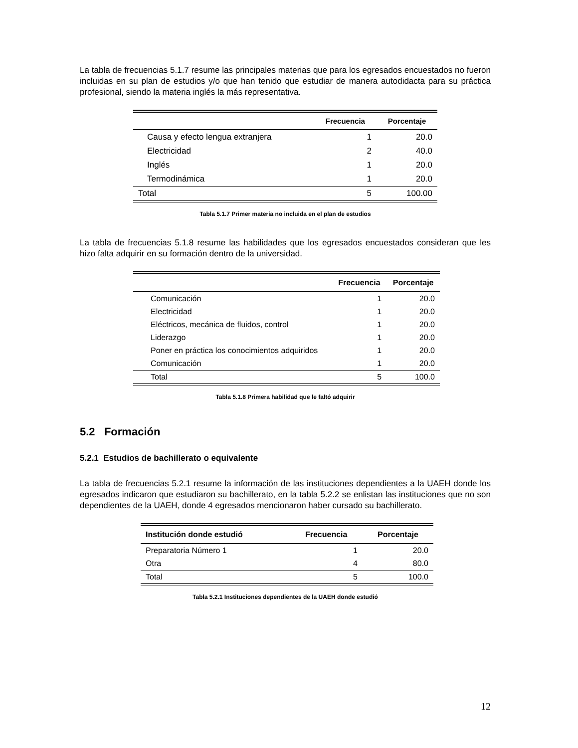La tabla de frecuencias 5.1.7 resume las principales materias que para los egresados encuestados no fueron incluidas en su plan de estudios y/o que han tenido que estudiar de manera autodidacta para su práctica profesional, siendo la materia inglés la más representativa.
| | Frecuencia | Porcentaje |
| --- | --- | --- |
| Causa y efecto lengua extranjera | 1 | 20.0 |
| Electricidad | 2 | 40.0 |
| Inglés | 1 | 20.0 |
| Termodinámica | 1 | 20.0 |
| Total | 5 | 100.00 |
Tabla 5.1.7 Primer materia no incluida en el plan de estudios
La tabla de frecuencias 5.1.8 resume las habilidades que los egresados encuestados consideran que les hizo falta adquirir en su formación dentro de la universidad.
| | Frecuencia | Porcentaje |
| --- | --- | --- |
| Comunicación | 1 | 20.0 |
| Electricidad | 1 | 20.0 |
| Eléctricos, mecánica de fluidos, control | 1 | 20.0 |
| Liderazgo | 1 | 20.0 |
| Poner en práctica los conocimientos adquiridos | 1 | 20.0 |
| Comunicación | 1 | 20.0 |
| Total | 5 | 100.0 |
Tabla 5.1.8 Primera habilidad que le faltó adquirir
5.2 Formación
5.2.1 Estudios de bachillerato o equivalente
La tabla de frecuencias 5.2.1 resume la información de las instituciones dependientes a la UAEH donde los egresados indicaron que estudiaron su bachillerato, en la tabla 5.2.2 se enlistan las instituciones que no son dependientes de la UAEH, donde 4 egresados mencionaron haber cursado su bachillerato.
| Institución donde estudió | Frecuencia | Porcentaje |
| --- | --- | --- |
| Preparatoria Número 1 | 1 | 20.0 |
| Otra | 4 | 80.0 |
| Total | 5 | 100.0 |
Tabla 5.2.1 Instituciones dependientes de la UAEH donde estudió
12